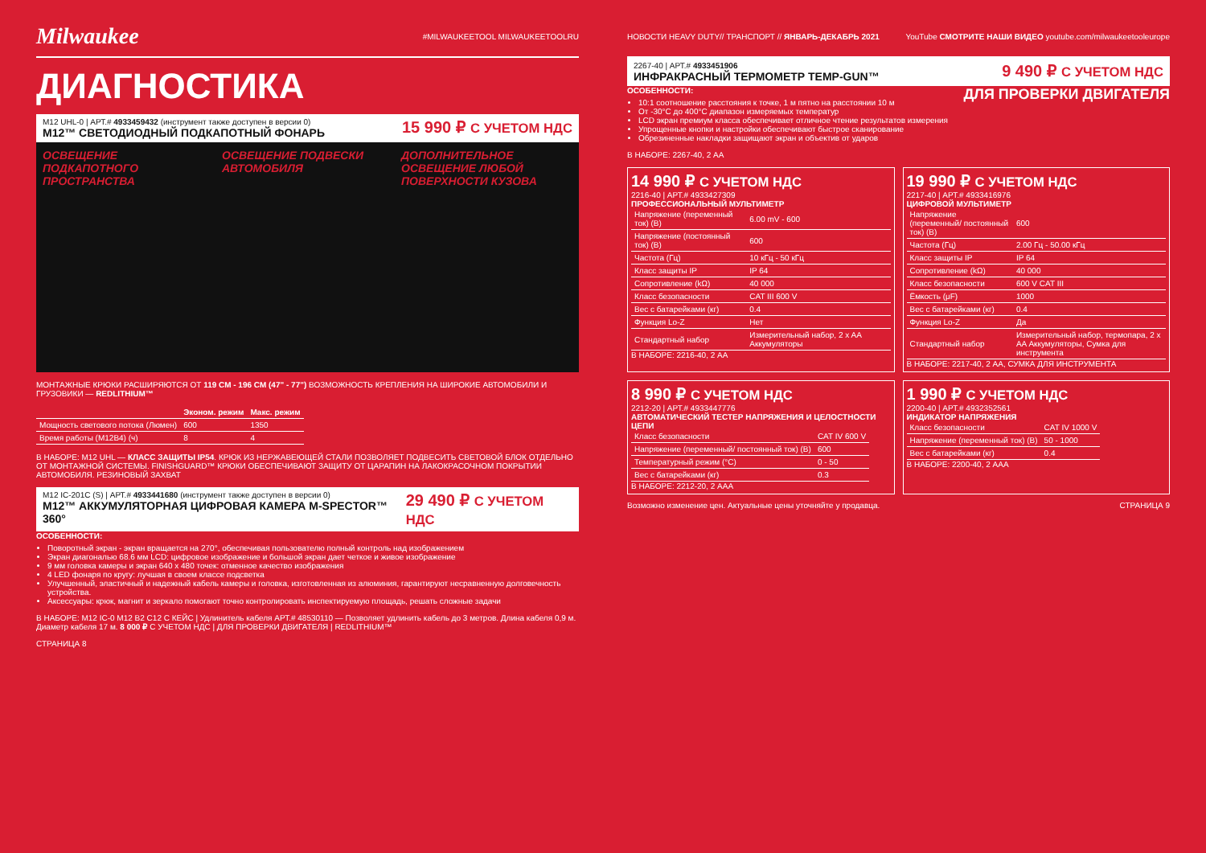Milwaukee #MILWAUKEETOOL MILWAUKEETOOLRU
ДИАГНОСТИКА
M12 UHL-0 | АРТ.# 4933459432 (инструмент также доступен в версии 0)
M12™ СВЕТОДИОДНЫЙ ПОДКАПОТНЫЙ ФОНАРЬ
15 990 ₽ С УЧЕТОМ НДС
ОСВЕЩЕНИЕ ПОДКАПОТНОГО ПРОСТРАНСТВА
ОСВЕЩЕНИЕ ПОДВЕСКИ АВТОМОБИЛЯ ДОПОЛНИТЕЛЬНОЕ ОСВЕЩЕНИЕ ЛЮБОЙ ПОВЕРХНОСТИ КУЗОВА
МОНТАЖНЫЕ КРЮКИ РАСШИРЯЮТСЯ ОТ 119 СМ - 196 СМ (47" - 77") ВОЗМОЖНОСТЬ КРЕПЛЕНИЯ НА ШИРОКИЕ АВТОМОБИЛИ И ГРУЗОВИКИ — REDLITHIUM™
| | Эконом. режим | Макс. режим |
| --- | --- | --- |
| Мощность светового потока (Люмен) | 600 | 1350 |
| Время работы (M12B4) (ч) | 8 | 4 |
В НАБОРЕ: M12 UHL — КЛАСС ЗАЩИТЫ IP54. КРЮК ИЗ НЕРЖАВЕЮЩЕЙ СТАЛИ ПОЗВОЛЯЕТ ПОДВЕСИТЬ СВЕТОВОЙ БЛОК ОТДЕЛЬНО ОТ МОНТАЖНОЙ СИСТЕМЫ. FINISHGUARD™ КРЮКИ ОБЕСПЕЧИВАЮТ ЗАЩИТУ ОТ ЦАРАПИН НА ЛАКОКРАСОЧНОМ ПОКРЫТИИ АВТОМОБИЛЯ. РЕЗИНОВЫЙ ЗАХВАТ
M12 IC-201C (S) | АРТ.# 4933441680 (инструмент также доступен в версии 0)
M12™ АККУМУЛЯТОРНАЯ ЦИФРОВАЯ КАМЕРА M-SPECTOR™ 360°
29 490 ₽ С УЧЕТОМ НДС
ОСОБЕННОСТИ:
Поворотный экран - экран вращается на 270°, обеспечивая пользователю полный контроль над изображением
Экран диагональю 68.6 мм LCD: цифровое изображение и большой экран дает четкое и живое изображение
9 мм головка камеры и экран 640 x 480 точек: отменное качество изображения
4 LED фонаря по кругу: лучшая в своем классе подсветка
Улучшенный, эластичный и надежный кабель камеры и головка, изготовленная из алюминия, гарантируют несравненную долговечность устройства.
Аксессуары: крюк, магнит и зеркало помогают точно контролировать инспектируемую площадь, решать сложные задачи
В НАБОРЕ: M12 IC-0 M12 B2 C12 C КЕЙС | Удлинитель кабеля АРТ.# 48530110 — Позволяет удлинить кабель до 3 метров. Длина кабеля 0,9 м. Диаметр кабеля 17 м. 8 000 ₽ С УЧЕТОМ НДС | ДЛЯ ПРОВЕРКИ ДВИГАТЕЛЯ | REDLITHIUM™
СТРАНИЦА 8
НОВОСТИ HEAVY DUTY// ТРАНСПОРТ // ЯНВАРЬ-ДЕКАБРЬ 2021 YouTube СМОТРИТЕ НАШИ ВИДЕО youtube.com/milwaukeetooleurope
2267-40 | АРТ.# 4933451906
ИНФРАКРАСНЫЙ ТЕРМОМЕТР TEMP-GUN™
9 490 ₽ С УЧЕТОМ НДС
ОСОБЕННОСТИ: ДЛЯ ПРОВЕРКИ ДВИГАТЕЛЯ
10:1 соотношение расстояния к точке, 1 м пятно на расстоянии 10 м
От -30°C до 400°C диапазон измеряемых температур
LCD экран премиум класса обеспечивает отличное чтение результатов измерения
Упрощенные кнопки и настройки обеспечивают быстрое сканирование
Обрезиненные накладки защищают экран и объектив от ударов
В НАБОРЕ: 2267-40, 2 AA
14 990 ₽ С УЧЕТОМ НДС
2216-40 | АРТ.# 4933427309
ПРОФЕССИОНАЛЬНЫЙ МУЛЬТИМЕТР
| Напряжение (переменный ток) (В) | 6.00 mV - 600 |
| Напряжение (постоянный ток) (В) | 600 |
| Частота (Гц) | 10 кГц - 50 кГц |
| Класс защиты IP | IP 64 |
| Сопротивление (kΩ) | 40 000 |
| Класс безопасности | CAT III 600 V |
| Вес с батарейками (кг) | 0.4 |
| Функция Lo-Z | Нет |
| Стандартный набор | Измерительный набор, 2 x AA Аккумуляторы |
В НАБОРЕ: 2216-40, 2 AA
19 990 ₽ С УЧЕТОМ НДС
2217-40 | АРТ.# 4933416976
ЦИФРОВОЙ МУЛЬТИМЕТР
| Напряжение (переменный/ постоянный ток) (В) | 600 |
| Частота (Гц) | 2.00 Гц - 50.00 кГц |
| Класс защиты IP | IP 64 |
| Сопротивление (kΩ) | 40 000 |
| Класс безопасности | 600 V CAT III |
| Ёмкость (μF) | 1000 |
| Вес с батарейками (кг) | 0.4 |
| Функция Lo-Z | Да |
| Стандартный набор | Измерительный набор, термопара, 2 x AA Аккумуляторы, Сумка для инструмента |
В НАБОРЕ: 2217-40, 2 AA, СУМКА ДЛЯ ИНСТРУМЕНТА
8 990 ₽ С УЧЕТОМ НДС
2212-20 | АРТ.# 4933447776
АВТОМАТИЧЕСКИЙ ТЕСТЕР НАПРЯЖЕНИЯ И ЦЕЛОСТНОСТИ ЦЕПИ
| Класс безопасности | CAT IV 600 V |
| Напряжение (переменный/ постоянный ток) (В) | 600 |
| Температурный режим (°C) | 0 - 50 |
| Вес с батарейками (кг) | 0.3 |
В НАБОРЕ: 2212-20, 2 AAA
1 990 ₽ С УЧЕТОМ НДС
2200-40 | АРТ.# 4932352561
ИНДИКАТОР НАПРЯЖЕНИЯ
| Класс безопасности | CAT IV 1000 V |
| Напряжение (переменный ток) (В) | 50 - 1000 |
| Вес с батарейками (кг) | 0.4 |
В НАБОРЕ: 2200-40, 2 AAA
Возможно изменение цен. Актуальные цены уточняйте у продавца. СТРАНИЦА 9